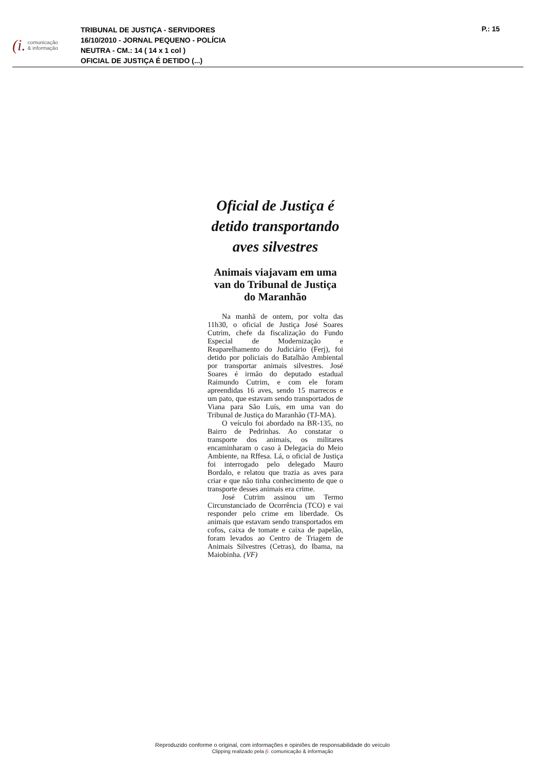(i. comunicação
& informação
TRIBUNAL DE JUSTIÇA - SERVIDORES
16/10/2010 - JORNAL PEQUENO - POLÍCIA
NEUTRA - CM.: 14 ( 14 x 1 col )
OFICIAL DE JUSTIÇA É DETIDO (...)
P.: 15
Oficial de Justiça é detido transportando aves silvestres
Animais viajavam em uma van do Tribunal de Justiça do Maranhão
Na manhã de ontem, por volta das 11h30, o oficial de Justiça José Soares Cutrim, chefe da fiscalização do Fundo Especial de Modernização e Reaparelhamento do Judiciário (Ferj), foi detido por policiais do Batalhão Ambiental por transportar animais silvestres. José Soares é irmão do deputado estadual Raimundo Cutrim, e com ele foram apreendidas 16 aves, sendo 15 marrecos e um pato, que estavam sendo transportados de Viana para São Luís, em uma van do Tribunal de Justiça do Maranhão (TJ-MA).
O veículo foi abordado na BR-135, no Bairro de Pedrinhas. Ao constatar o transporte dos animais, os militares encaminharam o caso à Delegacia do Meio Ambiente, na Rffesa. Lá, o oficial de Justiça foi interrogado pelo delegado Mauro Bordalo, e relatou que trazia as aves para criar e que não tinha conhecimento de que o transporte desses animais era crime.
José Cutrim assinou um Termo Circunstanciado de Ocorrência (TCO) e vai responder pelo crime em liberdade. Os animais que estavam sendo transportados em cofos, caixa de tomate e caixa de papelão, foram levados ao Centro de Triagem de Animais Silvestres (Cetras), do Ibama, na Maiobinha. (VF)
Reproduzido conforme o original, com informações e opiniões de responsabilidade do veículo
Clipping realizado pela (i. comunicação & informação